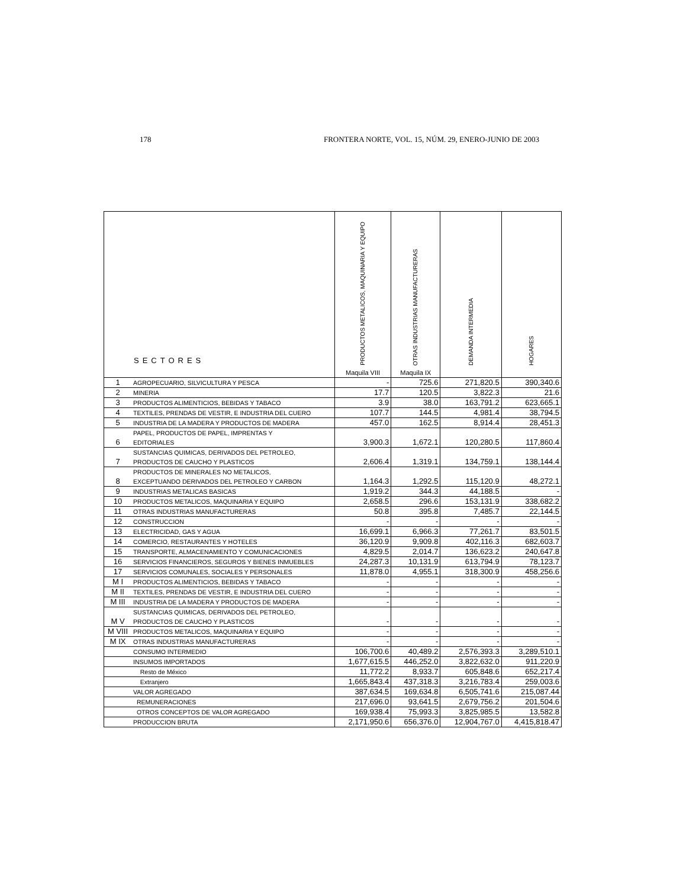178 FRONTERA NORTE, VOL. 15, NÚM. 29, ENERO-JUNIO DE 2003
| SECTORES | | PRODUCTOS METALICOS, MAQUINARIA Y EQUIPO Maquila VIII | OTRAS INDUSTRIAS MANUFACTURERAS Maquila IX | DEMANDA INTERMEDIA | HOGARES |
| --- | --- | --- | --- | --- | --- |
| 1 | AGROPECUARIO, SILVICULTURA Y PESCA | - | 725.6 | 271,820.5 | 390,340.6 |
| 2 | MINERIA | 17.7 | 120.5 | 3,822.3 | 21.6 |
| 3 | PRODUCTOS ALIMENTICIOS, BEBIDAS Y TABACO | 3.9 | 38.0 | 163,791.2 | 623,665.1 |
| 4 | TEXTILES, PRENDAS DE VESTIR, E INDUSTRIA DEL CUERO | 107.7 | 144.5 | 4,981.4 | 38,794.5 |
| 5 | INDUSTRIA DE LA MADERA Y PRODUCTOS DE MADERA | 457.0 | 162.5 | 8,914.4 | 28,451.3 |
| 6 | PAPEL, PRODUCTOS DE PAPEL, IMPRENTAS Y EDITORIALES | 3,900.3 | 1,672.1 | 120,280.5 | 117,860.4 |
| 7 | SUSTANCIAS QUIMICAS, DERIVADOS DEL PETROLEO, PRODUCTOS DE CAUCHO Y PLASTICOS | 2,606.4 | 1,319.1 | 134,759.1 | 138,144.4 |
| 8 | PRODUCTOS DE MINERALES NO METALICOS, EXCEPTUANDO DERIVADOS DEL PETROLEO Y CARBON | 1,164.3 | 1,292.5 | 115,120.9 | 48,272.1 |
| 9 | INDUSTRIAS METALICAS BASICAS | 1,919.2 | 344.3 | 44,188.5 | - |
| 10 | PRODUCTOS METALICOS, MAQUINARIA Y EQUIPO | 2,658.5 | 296.6 | 153,131.9 | 338,682.2 |
| 11 | OTRAS INDUSTRIAS MANUFACTURERAS | 50.8 | 395.8 | 7,485.7 | 22,144.5 |
| 12 | CONSTRUCCION | - | - | - | - |
| 13 | ELECTRICIDAD, GAS Y AGUA | 16,699.1 | 6,966.3 | 77,261.7 | 83,501.5 |
| 14 | COMERCIO, RESTAURANTES Y HOTELES | 36,120.9 | 9,909.8 | 402,116.3 | 682,603.7 |
| 15 | TRANSPORTE, ALMACENAMIENTO Y COMUNICACIONES | 4,829.5 | 2,014.7 | 136,623.2 | 240,647.8 |
| 16 | SERVICIOS FINANCIEROS, SEGUROS Y BIENES INMUEBLES | 24,287.3 | 10,131.9 | 613,794.9 | 78,123.7 |
| 17 | SERVICIOS COMUNALES, SOCIALES Y PERSONALES | 11,878.0 | 4,955.1 | 318,300.9 | 458,256.6 |
| M I | PRODUCTOS ALIMENTICIOS, BEBIDAS Y TABACO | - | - | - | - |
| M II | TEXTILES, PRENDAS DE VESTIR, E INDUSTRIA DEL CUERO | - | - | - | - |
| M III | INDUSTRIA DE LA MADERA Y PRODUCTOS DE MADERA | - | - | - | - |
| M V | SUSTANCIAS QUIMICAS, DERIVADOS DEL PETROLEO, PRODUCTOS DE CAUCHO Y PLASTICOS | - | - | - | - |
| M VIII | PRODUCTOS METALICOS, MAQUINARIA Y EQUIPO | - | - | - | - |
| M IX | OTRAS INDUSTRIAS MANUFACTURERAS | - | - | - | - |
| | CONSUMO INTERMEDIO | 106,700.6 | 40,489.2 | 2,576,393.3 | 3,289,510.1 |
| | INSUMOS IMPORTADOS | 1,677,615.5 | 446,252.0 | 3,822,632.0 | 911,220.9 |
| | Resto de México | 11,772.2 | 8,933.7 | 605,848.6 | 652,217.4 |
| | Extranjero | 1,665,843.4 | 437,318.3 | 3,216,783.4 | 259,003.6 |
| | VALOR AGREGADO | 387,634.5 | 169,634.8 | 6,505,741.6 | 215,087.44 |
| | REMUNERACIONES | 217,696.0 | 93,641.5 | 2,679,756.2 | 201,504.6 |
| | OTROS CONCEPTOS DE VALOR AGREGADO | 169,938.4 | 75,993.3 | 3,825,985.5 | 13,582.8 |
| | PRODUCCION BRUTA | 2,171,950.6 | 656,376.0 | 12,904,767.0 | 4,415,818.47 |